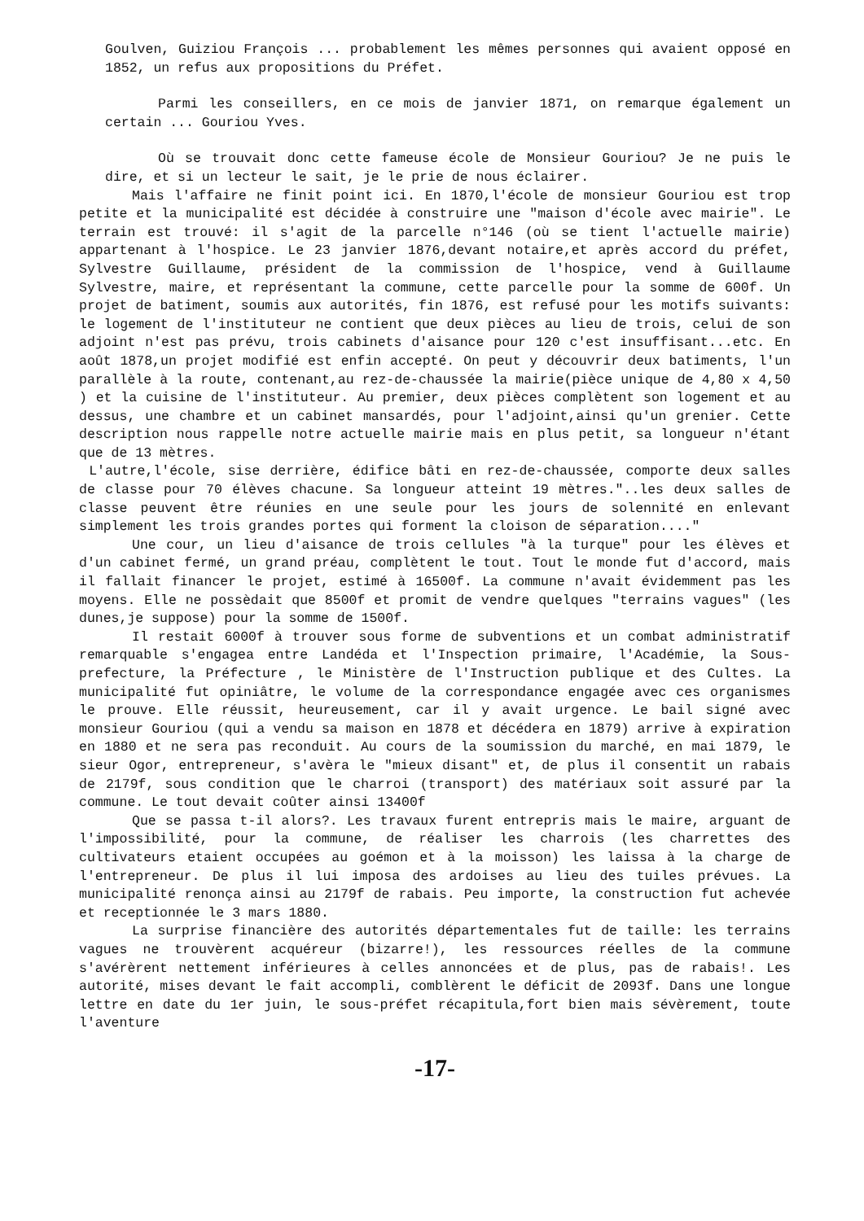Goulven, Guiziou François ... probablement les mêmes personnes qui avaient opposé en 1852, un refus aux propositions du Préfet.
Parmi les conseillers, en ce mois de janvier 1871, on remarque également un certain ... Gouriou Yves.
Où se trouvait donc cette fameuse école de Monsieur Gouriou? Je ne puis le dire, et si un lecteur le sait, je le prie de nous éclairer.
Mais l'affaire ne finit point ici. En 1870,l'école de monsieur Gouriou est trop petite et la municipalité est décidée à construire une "maison d'école avec mairie". Le terrain est trouvé: il s'agit de la parcelle n°146 (où se tient l'actuelle mairie) appartenant à l'hospice. Le 23 janvier 1876,devant notaire,et après accord du préfet, Sylvestre Guillaume, président de la commission de l'hospice, vend à Guillaume Sylvestre, maire, et représentant la commune, cette parcelle pour la somme de 600f. Un projet de batiment, soumis aux autorités, fin 1876, est refusé pour les motifs suivants: le logement de l'instituteur ne contient que deux pièces au lieu de trois, celui de son adjoint n'est pas prévu, trois cabinets d'aisance pour 120 c'est insuffisant...etc. En août 1878,un projet modifié est enfin accepté. On peut y découvrir deux batiments, l'un parallèle à la route, contenant,au rez-de-chaussée la mairie(pièce unique de 4,80 x 4,50 ) et la cuisine de l'instituteur. Au premier, deux pièces complètent son logement et au dessus, une chambre et un cabinet mansardés, pour l'adjoint,ainsi qu'un grenier. Cette description nous rappelle notre actuelle mairie mais en plus petit, sa longueur n'étant que de 13 mètres.
L'autre,l'école, sise derrière, édifice bâti en rez-de-chaussée, comporte deux salles de classe pour 70 élèves chacune. Sa longueur atteint 19 mètres."..les deux salles de classe peuvent être réunies en une seule pour les jours de solennité en enlevant simplement les trois grandes portes qui forment la cloison de séparation...."
Une cour, un lieu d'aisance de trois cellules "à la turque" pour les élèves et d'un cabinet fermé, un grand préau, complètent le tout. Tout le monde fut d'accord, mais il fallait financer le projet, estimé à 16500f. La commune n'avait évidemment pas les moyens. Elle ne possèdait que 8500f et promit de vendre quelques "terrains vagues" (les dunes,je suppose) pour la somme de 1500f.
Il restait 6000f à trouver sous forme de subventions et un combat administratif remarquable s'engagea entre Landéda et l'Inspection primaire, l'Académie, la Sous-prefecture, la Préfecture , le Ministère de l'Instruction publique et des Cultes. La municipalité fut opiniâtre, le volume de la correspondance engagée avec ces organismes le prouve. Elle réussit, heureusement, car il y avait urgence. Le bail signé avec monsieur Gouriou (qui a vendu sa maison en 1878 et décédera en 1879) arrive à expiration en 1880 et ne sera pas reconduit. Au cours de la soumission du marché, en mai 1879, le sieur Ogor, entrepreneur, s'avèra le "mieux disant" et, de plus il consentit un rabais de 2179f, sous condition que le charroi (transport) des matériaux soit assuré par la commune. Le tout devait coûter ainsi 13400f
Que se passa t-il alors?. Les travaux furent entrepris mais le maire, arguant de l'impossibilité, pour la commune, de réaliser les charrois (les charrettes des cultivateurs etaient occupées au goémon et à la moisson) les laissa à la charge de l'entrepreneur. De plus il lui imposa des ardoises au lieu des tuiles prévues. La municipalité renonça ainsi au 2179f de rabais. Peu importe, la construction fut achevée et receptionnée le 3 mars 1880.
La surprise financière des autorités départementales fut de taille: les terrains vagues ne trouvèrent acquéreur (bizarre!), les ressources réelles de la commune s'avérèrent nettement inférieures à celles annoncées et de plus, pas de rabais!. Les autorité, mises devant le fait accompli, comblèrent le déficit de 2093f. Dans une longue lettre en date du 1er juin, le sous-préfet récapitula,fort bien mais sévèrement, toute l'aventure
-17-